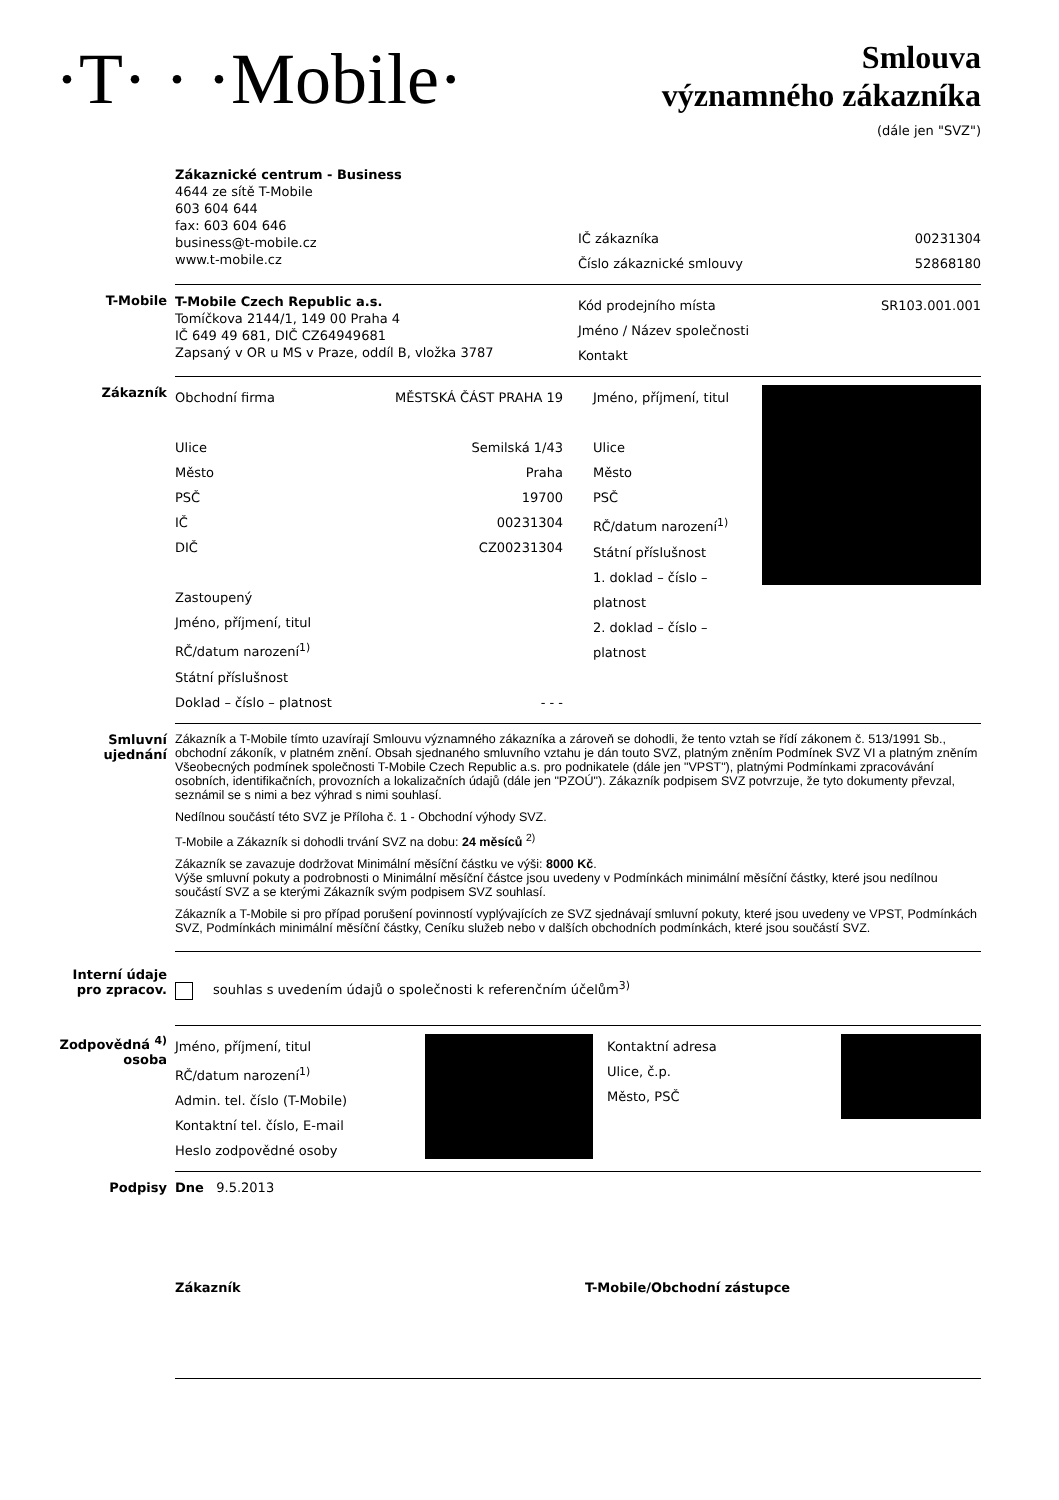·T· · ·Mobile·
Smlouva
významného zákazníka
(dále jen "SVZ")
Zákaznické centrum - Business
4644 ze sítě T-Mobile
603 604 644
fax: 603 604 646
business@t-mobile.cz
www.t-mobile.cz
IČ zákazníka 00231304
Číslo zákaznické smlouvy 52868180
T-Mobile
T-Mobile Czech Republic a.s.
Tomíčkova 2144/1, 149 00 Praha 4
IČ 649 49 681, DIČ CZ64949681
Zapsaný v OR u MS v Praze, oddíl B, vložka 3787
Kód prodejního místa SR103.001.001
Jméno / Název společnosti
Kontakt
Zákazník
Obchodní firma MĚSTSKÁ ČÁST PRAHA 19
Ulice Semilská 1/43
Město Praha
PSČ 19700
IČ 00231304
DIČ CZ00231304
Zastoupený
Jméno, příjmení, titul
RČ/datum narození<sup>1)</sup>
Státní příslušnost
Doklad – číslo – platnost - - -
Jméno, příjmení, titul
Ulice
Město
PSČ
RČ/datum narození<sup>1)</sup>
Státní příslušnost
1. doklad – číslo – platnost
2. doklad – číslo – platnost
Smluvní ujednání
Zákazník a T-Mobile tímto uzavírají Smlouvu významného zákazníka a zároveň se dohodli, že tento vztah se řídí zákonem č. 513/1991 Sb., obchodní zákoník, v platném znění. Obsah sjednaného smluvního vztahu je dán touto SVZ, platným zněním Podmínek SVZ VI a platným zněním Všeobecných podmínek společnosti T-Mobile Czech Republic a.s. pro podnikatele (dále jen "VPST"), platnými Podmínkami zpracovávání osobních, identifikačních, provozních a lokalizačních údajů (dále jen "PZOÚ"). Zákazník podpisem SVZ potvrzuje, že tyto dokumenty převzal, seznámil se s nimi a bez výhrad s nimi souhlasí.
Nedílnou součástí této SVZ je Příloha č. 1 - Obchodní výhody SVZ.
T-Mobile a Zákazník si dohodli trvání SVZ na dobu: 24 měsíců <sup>2)</sup>
Zákazník se zavazuje dodržovat Minimální měsíční částku ve výši: 8000 Kč.
Výše smluvní pokuty a podrobnosti o Minimální měsíční částce jsou uvedeny v Podmínkách minimální měsíční částky, které jsou nedílnou součástí SVZ a se kterými Zákazník svým podpisem SVZ souhlasí.
Zákazník a T-Mobile si pro případ porušení povinností vyplývajících ze SVZ sjednávají smluvní pokuty, které jsou uvedeny ve VPST, Podmínkách SVZ, Podmínkách minimální měsíční částky, Ceníku služeb nebo v dalších obchodních podmínkách, které jsou součástí SVZ.
Interní údaje pro zpracov.
souhlas s uvedením údajů o společnosti k referenčním účelům<sup>3)</sup>
Zodpovědná <sup>4)</sup> osoba
Jméno, příjmení, titul
RČ/datum narození<sup>1)</sup>
Admin. tel. číslo (T-Mobile)
Kontaktní tel. číslo, E-mail
Heslo zodpovědné osoby
Kontaktní adresa
Ulice, č.p.
Město, PSČ
Podpisy Dne 9.5.2013
Zákazník T-Mobile/Obchodní zástupce